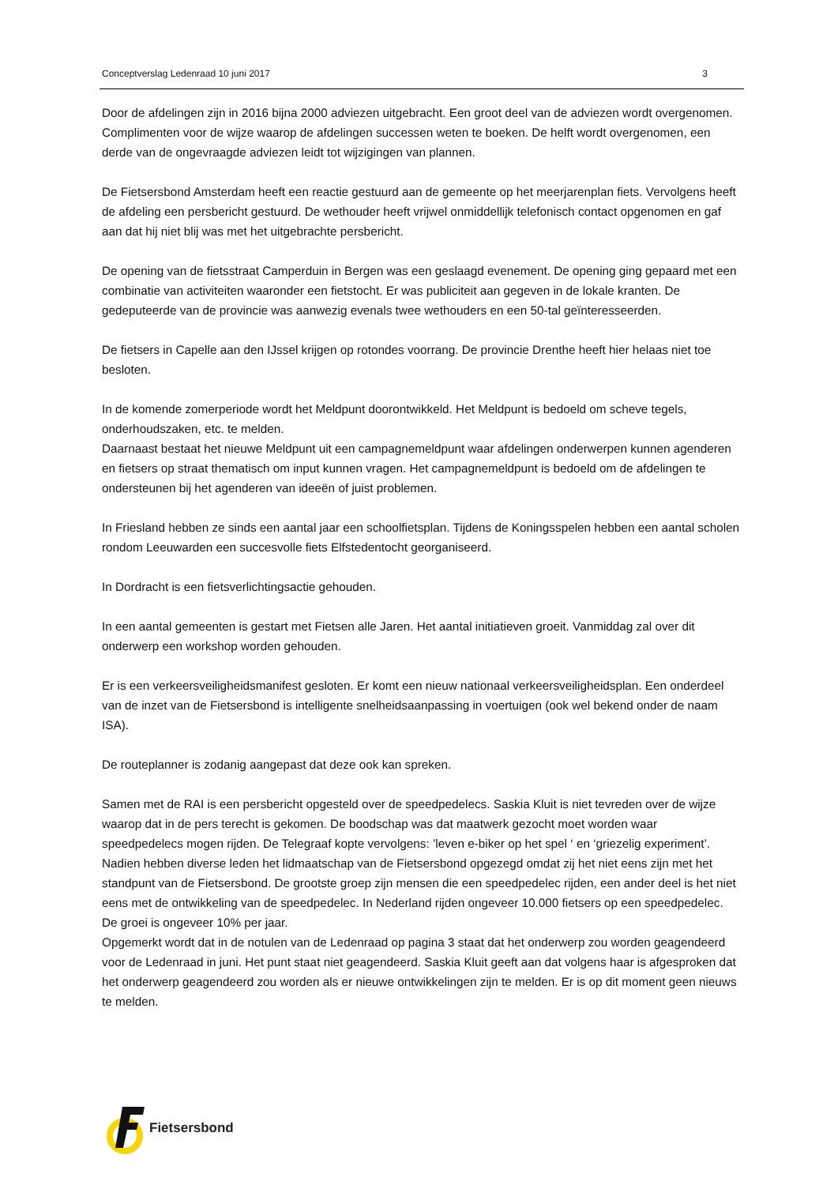Conceptverslag Ledenraad 10 juni 2017 3
Door de afdelingen zijn in 2016 bijna 2000 adviezen uitgebracht. Een groot deel van de adviezen wordt overgenomen. Complimenten voor de wijze waarop de afdelingen successen weten te boeken. De helft wordt overgenomen, een derde van de ongevraagde adviezen leidt tot wijzigingen van plannen.
De Fietsersbond Amsterdam heeft een reactie gestuurd aan de gemeente op het meerjarenplan fiets. Vervolgens heeft de afdeling een persbericht gestuurd. De wethouder heeft vrijwel onmiddellijk telefonisch contact opgenomen en gaf aan dat hij niet blij was met het uitgebrachte persbericht.
De opening van de fietsstraat Camperduin in Bergen was een geslaagd evenement. De opening ging gepaard met een combinatie van activiteiten waaronder een fietstocht. Er was publiciteit aan gegeven in de lokale kranten. De gedeputeerde van de provincie was aanwezig evenals twee wethouders en een 50-tal geïnteresseerden.
De fietsers in Capelle aan den IJssel krijgen op rotondes voorrang. De provincie Drenthe heeft hier helaas niet toe besloten.
In de komende zomerperiode wordt het Meldpunt doorontwikkeld. Het Meldpunt is bedoeld om scheve tegels, onderhoudszaken, etc. te melden.
Daarnaast bestaat het nieuwe Meldpunt uit een campagnemeldpunt waar afdelingen onderwerpen kunnen agenderen en fietsers op straat thematisch om input kunnen vragen. Het campagnemeldpunt is bedoeld om de afdelingen te ondersteunen bij het agenderen van ideeën of juist problemen.
In Friesland hebben ze sinds een aantal jaar een schoolfietsplan. Tijdens de Koningsspelen hebben een aantal scholen rondom Leeuwarden een succesvolle fiets Elfstedentocht georganiseerd.
In Dordracht is een fietsverlichtingsactie gehouden.
In een aantal gemeenten is gestart met Fietsen alle Jaren. Het aantal initiatieven groeit. Vanmiddag zal over dit onderwerp een workshop worden gehouden.
Er is een verkeersveiligheidsmanifest gesloten. Er komt een nieuw nationaal verkeersveiligheidsplan. Een onderdeel van de inzet van de Fietsersbond is intelligente snelheidsaanpassing in voertuigen (ook wel bekend onder de naam ISA).
De routeplanner is zodanig aangepast dat deze ook kan spreken.
Samen met de RAI is een persbericht opgesteld over de speedpedelecs. Saskia Kluit is niet tevreden over de wijze waarop dat in de pers terecht is gekomen. De boodschap was dat maatwerk gezocht moet worden waar speedpedelecs mogen rijden. De Telegraaf kopte vervolgens: ’leven e-biker op het spel ‘ en ‘griezelig experiment’. Nadien hebben diverse leden het lidmaatschap van de Fietsersbond opgezegd omdat zij het niet eens zijn met het standpunt van de Fietsersbond. De grootste groep zijn mensen die een speedpedelec rijden, een ander deel is het niet eens met de ontwikkeling van de speedpedelec. In Nederland rijden ongeveer 10.000 fietsers op een speedpedelec. De groei is ongeveer 10% per jaar.
Opgemerkt wordt dat in de notulen van de Ledenraad op pagina 3 staat dat het onderwerp zou worden geagendeerd voor de Ledenraad in juni. Het punt staat niet geagendeerd. Saskia Kluit geeft aan dat volgens haar is afgesproken dat het onderwerp geagendeerd zou worden als er nieuwe ontwikkelingen zijn te melden. Er is op dit moment geen nieuws te melden.
Fietsersbond